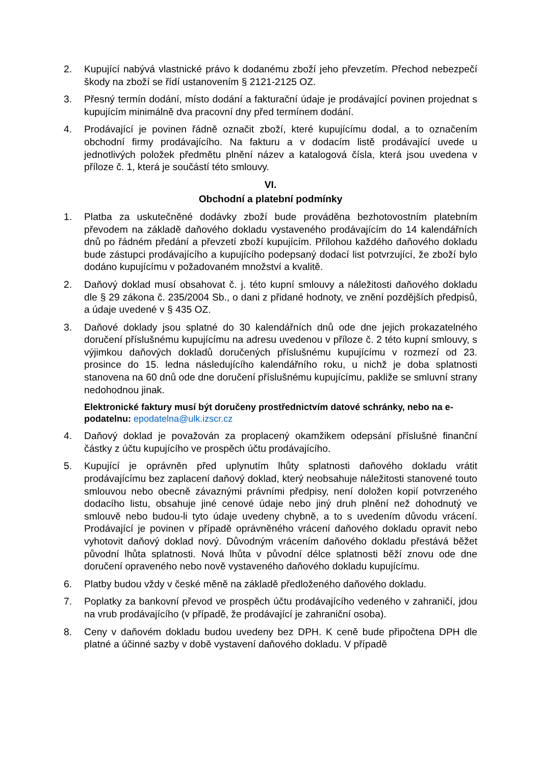2. Kupující nabývá vlastnické právo k dodanému zboží jeho převzetím. Přechod nebezpečí škody na zboží se řídí ustanovením § 2121-2125 OZ.
3. Přesný termín dodání, místo dodání a fakturační údaje je prodávající povinen projednat s kupujícím minimálně dva pracovní dny před termínem dodání.
4. Prodávající je povinen řádně označit zboží, které kupujícímu dodal, a to označením obchodní firmy prodávajícího. Na fakturu a v dodacím listě prodávající uvede u jednotlivých položek předmětu plnění název a katalogová čísla, která jsou uvedena v příloze č. 1, která je součástí této smlouvy.
VI.
Obchodní a platební podmínky
1. Platba za uskutečněné dodávky zboží bude prováděna bezhotovostním platebním převodem na základě daňového dokladu vystaveného prodávajícím do 14 kalendářních dnů po řádném předání a převzetí zboží kupujícím. Přílohou každého daňového dokladu bude zástupci prodávajícího a kupujícího podepsaný dodací list potvrzující, že zboží bylo dodáno kupujícímu v požadovaném množství a kvalitě.
2. Daňový doklad musí obsahovat č. j. této kupní smlouvy a náležitosti daňového dokladu dle § 29 zákona č. 235/2004 Sb., o dani z přidané hodnoty, ve znění pozdějších předpisů, a údaje uvedené v § 435 OZ.
3. Daňové doklady jsou splatné do 30 kalendářních dnů ode dne jejich prokazatelného doručení příslušnému kupujícímu na adresu uvedenou v příloze č. 2 této kupní smlouvy, s výjimkou daňových dokladů doručených příslušnému kupujícímu v rozmezí od 23. prosince do 15. ledna následujícího kalendářního roku, u nichž je doba splatnosti stanovena na 60 dnů ode dne doručení příslušnému kupujícímu, pakliže se smluvní strany nedohodnou jinak.
Elektronické faktury musí být doručeny prostřednictvím datové schránky, nebo na e-podatelnu: epodatelna@ulk.izscr.cz
4. Daňový doklad je považován za proplacený okamžikem odepsání příslušné finanční částky z účtu kupujícího ve prospěch účtu prodávajícího.
5. Kupující je oprávněn před uplynutím lhůty splatnosti daňového dokladu vrátit prodávajícímu bez zaplacení daňový doklad, který neobsahuje náležitosti stanovené touto smlouvou nebo obecně závaznými právními předpisy, není doložen kopií potvrzeného dodacího listu, obsahuje jiné cenové údaje nebo jiný druh plnění než dohodnutý ve smlouvě nebo budou-li tyto údaje uvedeny chybně, a to s uvedením důvodu vrácení. Prodávající je povinen v případě oprávněného vrácení daňového dokladu opravit nebo vyhotovit daňový doklad nový. Důvodným vrácením daňového dokladu přestává běžet původní lhůta splatnosti. Nová lhůta v původní délce splatnosti běží znovu ode dne doručení opraveného nebo nově vystaveného daňového dokladu kupujícímu.
6. Platby budou vždy v české měně na základě předloženého daňového dokladu.
7. Poplatky za bankovní převod ve prospěch účtu prodávajícího vedeného v zahraničí, jdou na vrub prodávajícího (v případě, že prodávající je zahraniční osoba).
8. Ceny v daňovém dokladu budou uvedeny bez DPH. K ceně bude připočtena DPH dle platné a účinné sazby v době vystavení daňového dokladu. V případě